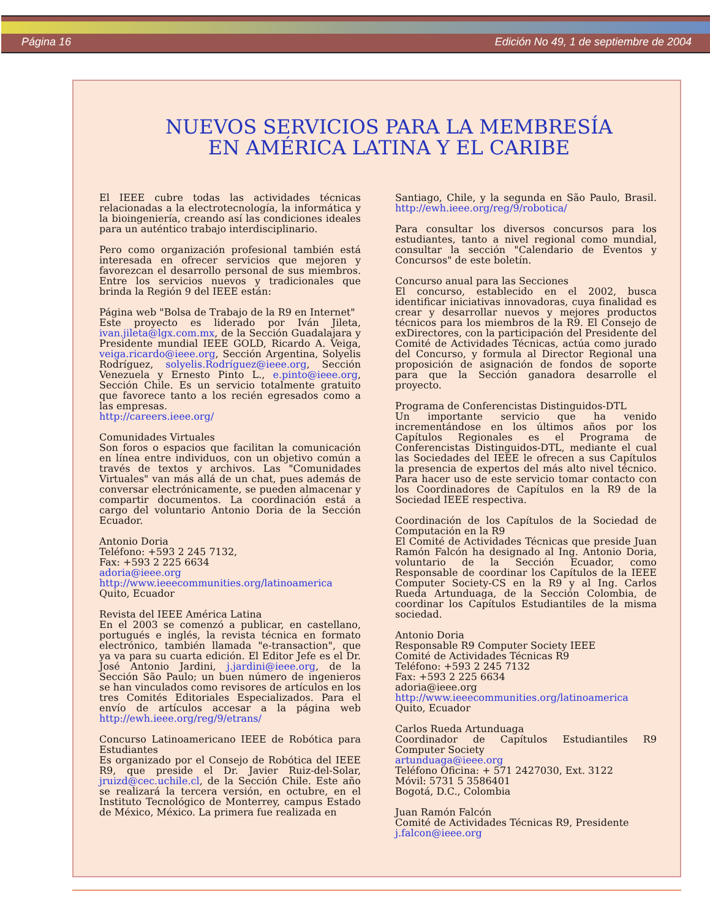Página 16 Edición No 49, 1 de septiembre de 2004
NUEVOS SERVICIOS PARA LA MEMBRESÍA
EN AMÉRICA LATINA Y EL CARIBE
El IEEE cubre todas las actividades técnicas relacionadas a la electrotecnología, la informática y la bioingeniería, creando así las condiciones ideales para un auténtico trabajo interdisciplinario.
Pero como organización profesional también está interesada en ofrecer servicios que mejoren y favorezcan el desarrollo personal de sus miembros. Entre los servicios nuevos y tradicionales que brinda la Región 9 del IEEE están:
Página web "Bolsa de Trabajo de la R9 en Internet"
Este proyecto es liderado por Iván Jileta, ivan.jileta@lgx.com.mx, de la Sección Guadalajara y Presidente mundial IEEE GOLD, Ricardo A. Veiga, veiga.ricardo@ieee.org, Sección Argentina, Solyelis Rodríguez, solyelis.Rodríguez@ieee.org, Sección Venezuela y Ernesto Pinto L., e.pinto@ieee.org, Sección Chile. Es un servicio totalmente gratuito que favorece tanto a los recién egresados como a las empresas.
http://careers.ieee.org/
Comunidades Virtuales
Son foros o espacios que facilitan la comunicación en línea entre individuos, con un objetivo común a través de textos y archivos. Las "Comunidades Virtuales" van más allá de un chat, pues además de conversar electrónicamente, se pueden almacenar y compartir documentos. La coordinación está a cargo del voluntario Antonio Doria de la Sección Ecuador.
Antonio Doria
Teléfono: +593 2 245 7132,
Fax: +593 2 225 6634
adoria@ieee.org
http://www.ieeecommunities.org/latinoamerica
Quito, Ecuador
Revista del IEEE América Latina
En el 2003 se comenzó a publicar, en castellano, portugués e inglés, la revista técnica en formato electrónico, también llamada "e-transaction", que ya va para su cuarta edición. El Editor Jefe es el Dr. José Antonio Jardini, j.jardini@ieee.org, de la Sección São Paulo; un buen número de ingenieros se han vinculados como revisores de artículos en los tres Comités Editoriales Especializados. Para el envío de artículos accesar a la página web http://ewh.ieee.org/reg/9/etrans/
Concurso Latinoamericano IEEE de Robótica para Estudiantes
Es organizado por el Consejo de Robótica del IEEE R9, que preside el Dr. Javier Ruiz-del-Solar, jruizd@cec.uchile.cl, de la Sección Chile. Este año se realizará la tercera versión, en octubre, en el Instituto Tecnológico de Monterrey, campus Estado de México, México. La primera fue realizada en
Santiago, Chile, y la segunda en São Paulo, Brasil. http://ewh.ieee.org/reg/9/robotica/
Para consultar los diversos concursos para los estudiantes, tanto a nivel regional como mundial, consultar la sección "Calendario de Eventos y Concursos" de este boletín.
Concurso anual para las Secciones
El concurso, establecido en el 2002, busca identificar iniciativas innovadoras, cuya finalidad es crear y desarrollar nuevos y mejores productos técnicos para los miembros de la R9. El Consejo de exDirectores, con la participación del Presidente del Comité de Actividades Técnicas, actúa como jurado del Concurso, y formula al Director Regional una proposición de asignación de fondos de soporte para que la Sección ganadora desarrolle el proyecto.
Programa de Conferencistas Distinguidos-DTL
Un importante servicio que ha venido incrementándose en los últimos años por los Capítulos Regionales es el Programa de Conferencistas Distinguidos-DTL, mediante el cual las Sociedades del IEEE le ofrecen a sus Capítulos la presencia de expertos del más alto nivel técnico. Para hacer uso de este servicio tomar contacto con los Coordinadores de Capítulos en la R9 de la Sociedad IEEE respectiva.
Coordinación de los Capítulos de la Sociedad de Computación en la R9
El Comité de Actividades Técnicas que preside Juan Ramón Falcón ha designado al Ing. Antonio Doria, voluntario de la Sección Ecuador, como Responsable de coordinar los Capítulos de la IEEE Computer Society-CS en la R9 y al Ing. Carlos Rueda Artunduaga, de la Sección Colombia, de coordinar los Capítulos Estudiantiles de la misma sociedad.
Antonio Doria
Responsable R9 Computer Society IEEE
Comité de Actividades Técnicas R9
Teléfono: +593 2 245 7132
Fax: +593 2 225 6634
adoria@ieee.org
http://www.ieeecommunities.org/latinoamerica
Quito, Ecuador
Carlos Rueda Artunduaga
Coordinador de Capítulos Estudiantiles R9 Computer Society
artunduaga@ieee.org
Teléfono Oficina: + 571 2427030, Ext. 3122
Móvil: 5731 5 3586401
Bogotá, D.C., Colombia
Juan Ramón Falcón
Comité de Actividades Técnicas R9, Presidente
j.falcon@ieee.org